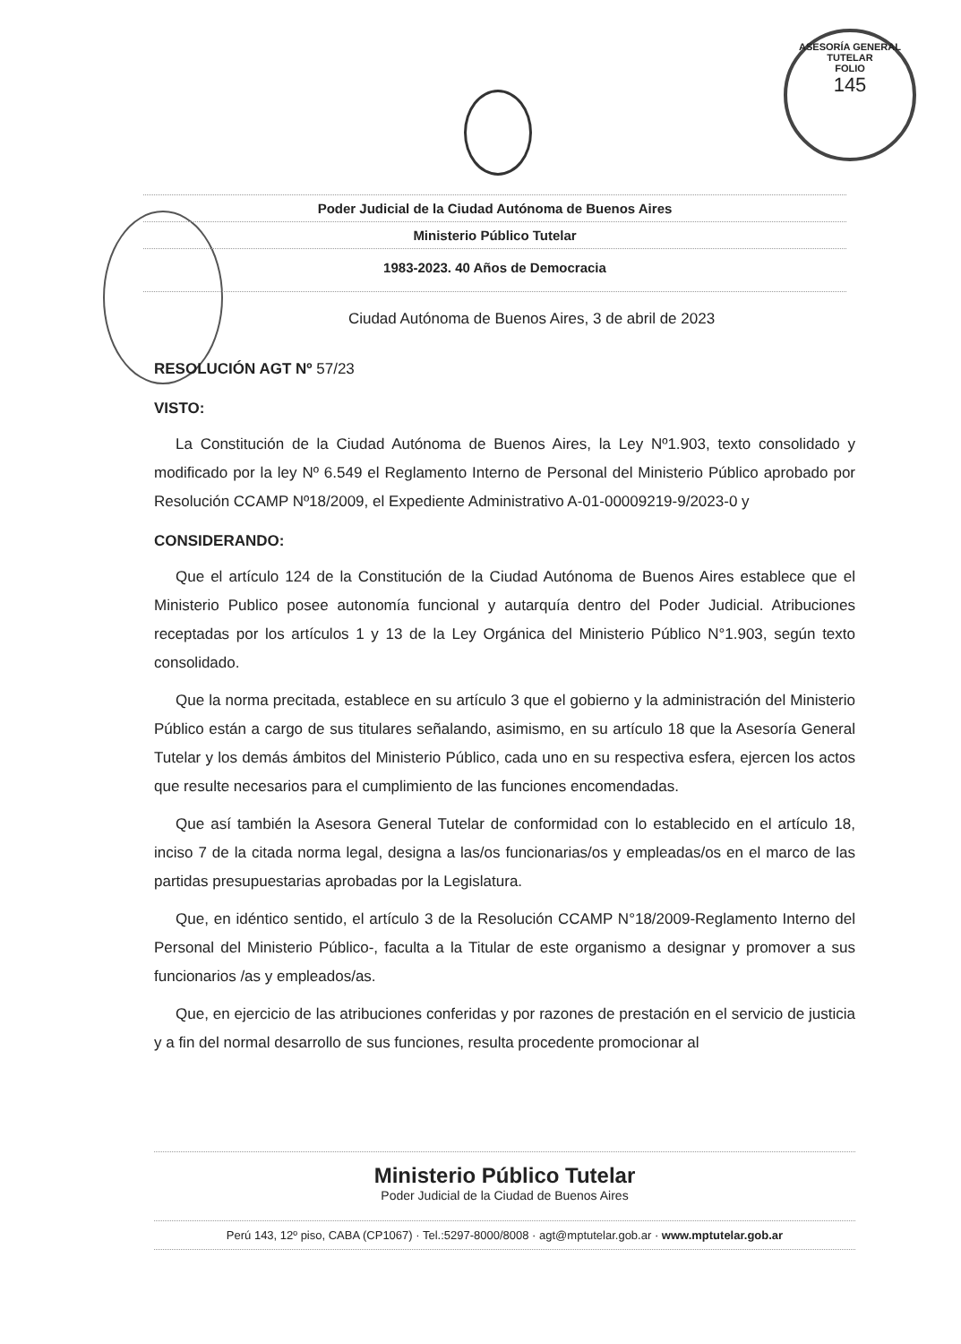ASESORÍA GENERAL TUTELAR
FOLIO
145
Poder Judicial de la Ciudad Autónoma de Buenos Aires
Ministerio Público Tutelar
1983-2023. 40 Años de Democracia
Ciudad Autónoma de Buenos Aires, 3 de abril de 2023
RESOLUCIÓN AGT Nº 57/23
VISTO:
La Constitución de la Ciudad Autónoma de Buenos Aires, la Ley Nº1.903, texto consolidado y modificado por la ley Nº 6.549 el Reglamento Interno de Personal del Ministerio Público aprobado por Resolución CCAMP Nº18/2009, el Expediente Administrativo A-01-00009219-9/2023-0 y
CONSIDERANDO:
Que el artículo 124 de la Constitución de la Ciudad Autónoma de Buenos Aires establece que el Ministerio Publico posee autonomía funcional y autarquía dentro del Poder Judicial. Atribuciones receptadas por los artículos 1 y 13 de la Ley Orgánica del Ministerio Público N°1.903, según texto consolidado.
Que la norma precitada, establece en su artículo 3 que el gobierno y la administración del Ministerio Público están a cargo de sus titulares señalando, asimismo, en su artículo 18 que la Asesoría General Tutelar y los demás ámbitos del Ministerio Público, cada uno en su respectiva esfera, ejercen los actos que resulte necesarios para el cumplimiento de las funciones encomendadas.
Que así también la Asesora General Tutelar de conformidad con lo establecido en el artículo 18, inciso 7 de la citada norma legal, designa a las/os funcionarias/os y empleadas/os en el marco de las partidas presupuestarias aprobadas por la Legislatura.
Que, en idéntico sentido, el artículo 3 de la Resolución CCAMP N°18/2009-Reglamento Interno del Personal del Ministerio Público-, faculta a la Titular de este organismo a designar y promover a sus funcionarios /as y empleados/as.
Que, en ejercicio de las atribuciones conferidas y por razones de prestación en el servicio de justicia y a fin del normal desarrollo de sus funciones, resulta procedente promocionar al
Ministerio Público Tutelar
Poder Judicial de la Ciudad de Buenos Aires
Perú 143, 12º piso, CABA (CP1067) · Tel.:5297-8000/8008 · agt@mptutelar.gob.ar · www.mptutelar.gob.ar